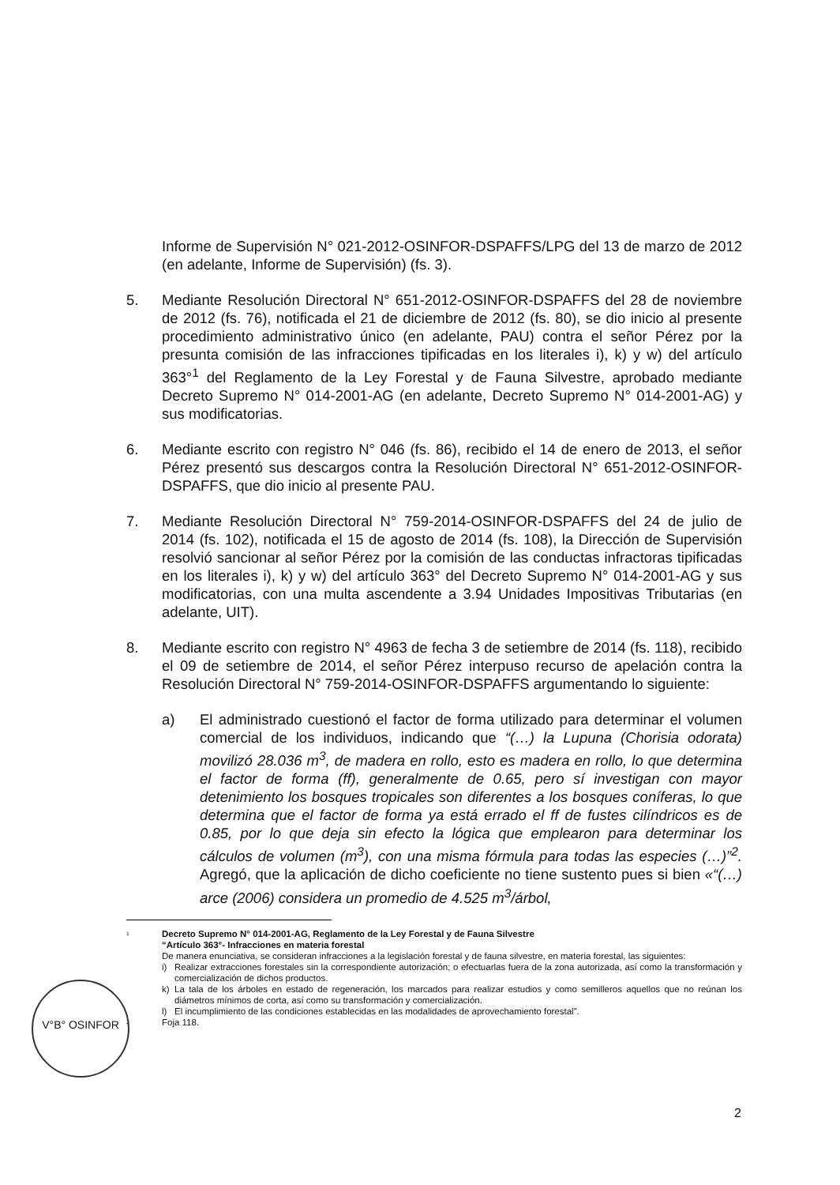Informe de Supervisión N° 021-2012-OSINFOR-DSPAFFS/LPG del 13 de marzo de 2012 (en adelante, Informe de Supervisión) (fs. 3).
5. Mediante Resolución Directoral N° 651-2012-OSINFOR-DSPAFFS del 28 de noviembre de 2012 (fs. 76), notificada el 21 de diciembre de 2012 (fs. 80), se dio inicio al presente procedimiento administrativo único (en adelante, PAU) contra el señor Pérez por la presunta comisión de las infracciones tipificadas en los literales i), k) y w) del artículo 363°<sup>1</sup> del Reglamento de la Ley Forestal y de Fauna Silvestre, aprobado mediante Decreto Supremo N° 014-2001-AG (en adelante, Decreto Supremo N° 014-2001-AG) y sus modificatorias.
6. Mediante escrito con registro N° 046 (fs. 86), recibido el 14 de enero de 2013, el señor Pérez presentó sus descargos contra la Resolución Directoral N° 651-2012-OSINFOR-DSPAFFS, que dio inicio al presente PAU.
7. Mediante Resolución Directoral N° 759-2014-OSINFOR-DSPAFFS del 24 de julio de 2014 (fs. 102), notificada el 15 de agosto de 2014 (fs. 108), la Dirección de Supervisión resolvió sancionar al señor Pérez por la comisión de las conductas infractoras tipificadas en los literales i), k) y w) del artículo 363° del Decreto Supremo N° 014-2001-AG y sus modificatorias, con una multa ascendente a 3.94 Unidades Impositivas Tributarias (en adelante, UIT).
8. Mediante escrito con registro N° 4963 de fecha 3 de setiembre de 2014 (fs. 118), recibido el 09 de setiembre de 2014, el señor Pérez interpuso recurso de apelación contra la Resolución Directoral N° 759-2014-OSINFOR-DSPAFFS argumentando lo siguiente:
a) El administrado cuestionó el factor de forma utilizado para determinar el volumen comercial de los individuos, indicando que “(…) la Lupuna (Chorisia odorata) movilizó 28.036 m<sup>3</sup>, de madera en rollo, esto es madera en rollo, lo que determina el factor de forma (ff), generalmente de 0.65, pero sí investigan con mayor detenimiento los bosques tropicales son diferentes a los bosques coníferas, lo que determina que el factor de forma ya está errado el ff de fustes cilíndricos es de 0.85, por lo que deja sin efecto la lógica que emplearon para determinar los cálculos de volumen (m<sup>3</sup>), con una misma fórmula para todas las especies (…)”<sup>2</sup>. Agregó, que la aplicación de dicho coeficiente no tiene sustento pues si bien «“(…) arce (2006) considera un promedio de 4.525 m<sup>3</sup>/árbol,
<sup>1</sup>
Decreto Supremo N° 014-2001-AG, Reglamento de la Ley Forestal y de Fauna Silvestre
“Artículo 363°- Infracciones en materia forestal
De manera enunciativa, se consideran infracciones a la legislación forestal y de fauna silvestre, en materia forestal, las siguientes:
i) Realizar extracciones forestales sin la correspondiente autorización; o efectuarlas fuera de la zona autorizada, así como la transformación y comercialización de dichos productos.
k) La tala de los árboles en estado de regeneración, los marcados para realizar estudios y como semilleros aquellos que no reúnan los diámetros mínimos de corta, así como su transformación y comercialización.
l) El incumplimiento de las condiciones establecidas en las modalidades de aprovechamiento forestal”.
<sup>2</sup>
Foja 118.
V°B° OSINFOR
2